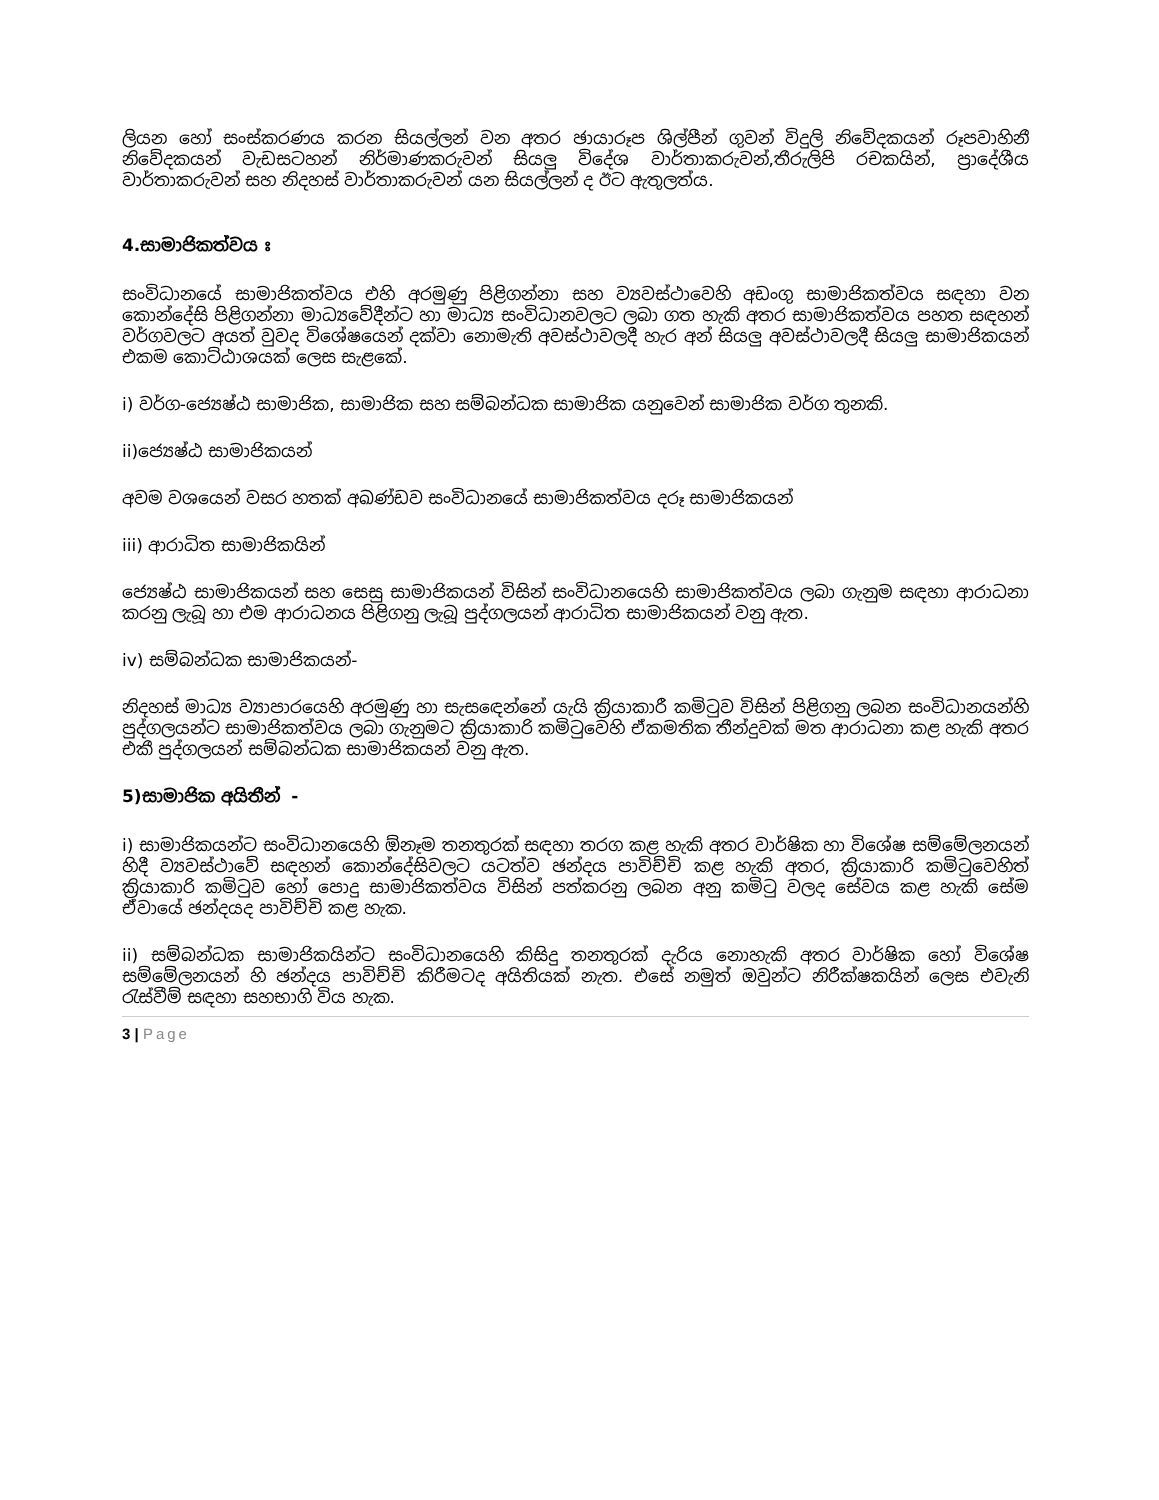ලියන හෝ සංස්කරණය කරන සියල්ලන් වන අතර ඡායාරූප ශිල්පීන් ගුවන් විදුලි නිවේදකයන් රූපවාහිනී නිවේදකයන් වැඩසටහන් නිර්මාණකරුවන් සියලු විදේශ වාර්තාකරුවන්,තීරුලිපි රචකයින්, ප්‍රාදේශීය වාර්තාකරුවන් සහ නිදහස් වාර්තාකරුවන් යන සියල්ලන් ද ඊට ඇතුලත්ය.
4.සාමාජිකත්වය ඃ
සංවිධානයේ සාමාජිකත්වය එහි අරමුණු පිළිගන්නා සහ ව්‍යවස්ථාවෙහි අඩංගු සාමාජිකත්වය සඳහා වන කොන්දේසි පිළිගන්නා මාධ්‍යවේදීන්ට හා මාධ්‍ය සංවිධානවලට ලබා ගත හැකි අතර සාමාජිකත්වය පහත සඳහන් වර්ගවලට අයත් වුවද විශේෂයෙන් දක්වා නොමැති අවස්ථාවලදී හැර අන් සියලු අවස්ථාවලදී සියලු සාමාජිකයන් එකම කොට්ඨාශයක් ලෙස සැළකේ.
i) වර්ග-ජ්‍යෙෂ්ඨ සාමාජික, සාමාජික සහ සම්බන්ධක සාමාජික යනුවෙන් සාමාජික වර්ග තුනකි.
ii)ජ්‍යෙෂ්ඨ සාමාජිකයන්
අවම වශයෙන් වසර හතක් අඛණ්ඩව සංවිධානයේ සාමාජිකත්වය දරූ සාමාජිකයන්
iii) ආරාධිත සාමාජිකයින්
ජ්‍යෙෂ්ඨ සාමාජිකයන් සහ සෙසු සාමාජිකයන් විසින් සංවිධානයෙහි සාමාජිකත්වය ලබා ගැනුම සඳහා ආරාධනා කරනු ලැබූ හා එම ආරාධනය පිළිගනු ලැබූ පුද්ගලයන් ආරාධිත සාමාජිකයන් වනු ඇත.
iv) සම්බන්ධක සාමාජිකයන්-
නිදහස් මාධ්‍ය ව්‍යාපාරයෙහි අරමුණු හා සැසඳෙන්නේ යැයි ක්‍රියාකාරී කමිටුව විසින් පිළිගනු ලබන සංවිධානයන්හි පුද්ගලයන්ට සාමාජිකත්වය ලබා ගැනුමට ක්‍රියාකාරි කමිටුවෙහි ඒකමතික තීන්දුවක් මත ආරාධනා කළ හැකි අතර එකී පුද්ගලයන් සම්බන්ධක සාමාජිකයන් වනු ඇත.
5)සාමාජික අයිතීන් -
i) සාමාජිකයන්ට සංවිධානයෙහි ඕනෑම තනතුරක් සඳහා තරග කළ හැකි අතර වාර්ෂික හා විශේෂ සම්මේලනයන් හිදී ව්‍යවස්ථාවේ සඳහන් කොන්දේසිවලට යටත්ව ඡන්දය පාවිච්චි කළ හැකි අතර, ක්‍රියාකාරි කමිටුවෙහිත් ක්‍රියාකාරි කමිටුව හෝ පොදු සාමාජිකත්වය විසින් පත්කරනු ලබන අනු කමිටු වලද සේවය කළ හැකි සේම ඒවායේ ඡන්දයද පාවිච්චි කළ හැක.
ii) සම්බන්ධක සාමාජිකයින්ට සංවිධානයෙහි කිසිදු තනතුරක් දැරිය නොහැකි අතර වාර්ෂික හෝ විශේෂ සම්මේලනයන් හි ඡන්දය පාවිච්චි කිරීමටද අයිතියක් නැත. එසේ නමුත් ඔවුන්ට නිරීක්ෂකයින් ලෙස එවැනි රැස්වීම් සඳහා සහභාගි විය හැක.
3 | Page